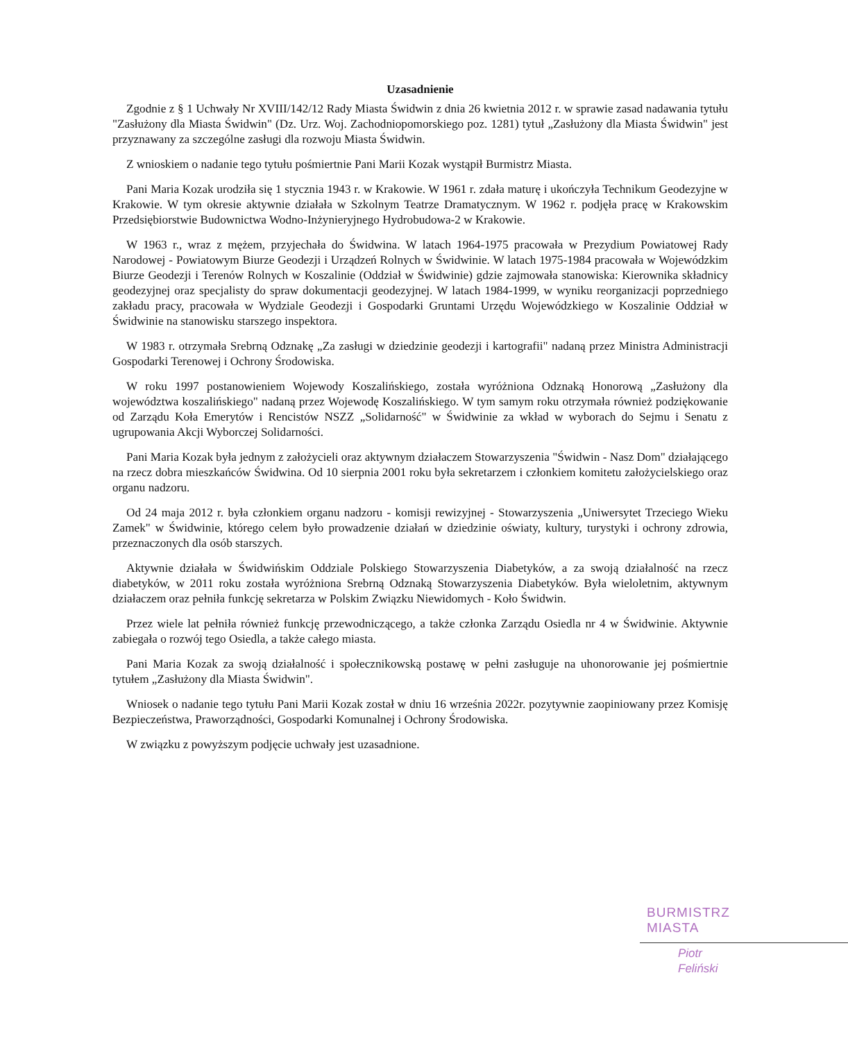Uzasadnienie
Zgodnie z § 1 Uchwały Nr XVIII/142/12 Rady Miasta Świdwin z dnia 26 kwietnia 2012 r. w sprawie zasad nadawania tytułu "Zasłużony dla Miasta Świdwin" (Dz. Urz. Woj. Zachodniopomorskiego poz. 1281) tytuł „Zasłużony dla Miasta Świdwin" jest przyznawany za szczególne zasługi dla rozwoju Miasta Świdwin.
Z wnioskiem o nadanie tego tytułu pośmiertnie Pani Marii Kozak wystąpił Burmistrz Miasta.
Pani Maria Kozak urodziła się 1 stycznia 1943 r. w Krakowie. W 1961 r. zdała maturę i ukończyła Technikum Geodezyjne w Krakowie. W tym okresie aktywnie działała w Szkolnym Teatrze Dramatycznym. W 1962 r. podjęła pracę w Krakowskim Przedsiębiorstwie Budownictwa Wodno-Inżynieryjnego Hydrobudowa-2 w Krakowie.
W 1963 r., wraz z mężem, przyjechała do Świdwina. W latach 1964-1975 pracowała w Prezydium Powiatowej Rady Narodowej - Powiatowym Biurze Geodezji i Urządzeń Rolnych w Świdwinie. W latach 1975-1984 pracowała w Wojewódzkim Biurze Geodezji i Terenów Rolnych w Koszalinie (Oddział w Świdwinie) gdzie zajmowała stanowiska: Kierownika składnicy geodezyjnej oraz specjalisty do spraw dokumentacji geodezyjnej. W latach 1984-1999, w wyniku reorganizacji poprzedniego zakładu pracy, pracowała w Wydziale Geodezji i Gospodarki Gruntami Urzędu Wojewódzkiego w Koszalinie Oddział w Świdwinie na stanowisku starszego inspektora.
W 1983 r. otrzymała Srebrną Odznakę „Za zasługi w dziedzinie geodezji i kartografii" nadaną przez Ministra Administracji Gospodarki Terenowej i Ochrony Środowiska.
W roku 1997 postanowieniem Wojewody Koszalińskiego, została wyróżniona Odznaką Honorową „Zasłużony dla województwa koszalińskiego" nadaną przez Wojewodę Koszalińskiego. W tym samym roku otrzymała również podziękowanie od Zarządu Koła Emerytów i Rencistów NSZZ „Solidarność" w Świdwinie za wkład w wyborach do Sejmu i Senatu z ugrupowania Akcji Wyborczej Solidarności.
Pani Maria Kozak była jednym z założycieli oraz aktywnym działaczem Stowarzyszenia "Świdwin - Nasz Dom" działającego na rzecz dobra mieszkańców Świdwina. Od 10 sierpnia 2001 roku była sekretarzem i członkiem komitetu założycielskiego oraz organu nadzoru.
Od 24 maja 2012 r. była członkiem organu nadzoru - komisji rewizyjnej - Stowarzyszenia „Uniwersytet Trzeciego Wieku Zamek" w Świdwinie, którego celem było prowadzenie działań w dziedzinie oświaty, kultury, turystyki i ochrony zdrowia, przeznaczonych dla osób starszych.
Aktywnie działała w Świdwińskim Oddziale Polskiego Stowarzyszenia Diabetyków, a za swoją działalność na rzecz diabetyków, w 2011 roku została wyróżniona Srebrną Odznaką Stowarzyszenia Diabetyków. Była wieloletnim, aktywnym działaczem oraz pełniła funkcję sekretarza w Polskim Związku Niewidomych - Koło Świdwin.
Przez wiele lat pełniła również funkcję przewodniczącego, a także członka Zarządu Osiedla nr 4 w Świdwinie. Aktywnie zabiegała o rozwój tego Osiedla, a także całego miasta.
Pani Maria Kozak za swoją działalność i społecznikowską postawę w pełni zasługuje na uhonorowanie jej pośmiertnie tytułem „Zasłużony dla Miasta Świdwin".
Wniosek o nadanie tego tytułu Pani Marii Kozak został w dniu 16 września 2022r. pozytywnie zaopiniowany przez Komisję Bezpieczeństwa, Praworządności, Gospodarki Komunalnej i Ochrony Środowiska.
W związku z powyższym podjęcie uchwały jest uzasadnione.
BURMISTRZ MIASTA
Piotr Feliński